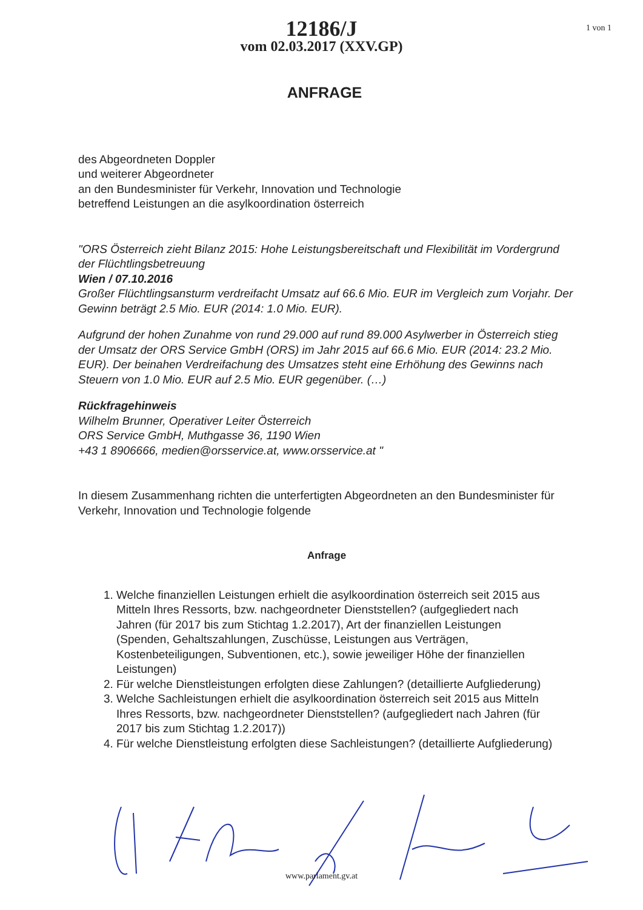1 von 1
12186/J
vom 02.03.2017 (XXV.GP)
ANFRAGE
des Abgeordneten Doppler
und weiterer Abgeordneter
an den Bundesminister für Verkehr, Innovation und Technologie
betreffend Leistungen an die asylkoordination österreich
"ORS Österreich zieht Bilanz 2015: Hohe Leistungsbereitschaft und Flexibilität im Vordergrund der Flüchtlingsbetreuung
Wien / 07.10.2016
Großer Flüchtlingsansturm verdreifacht Umsatz auf 66.6 Mio. EUR im Vergleich zum Vorjahr. Der Gewinn beträgt 2.5 Mio. EUR (2014: 1.0 Mio. EUR).
Aufgrund der hohen Zunahme von rund 29.000 auf rund 89.000 Asylwerber in Österreich stieg der Umsatz der ORS Service GmbH (ORS) im Jahr 2015 auf 66.6 Mio. EUR (2014: 23.2 Mio. EUR). Der beinahen Verdreifachung des Umsatzes steht eine Erhöhung des Gewinns nach Steuern von 1.0 Mio. EUR auf 2.5 Mio. EUR gegenüber. (…)
Rückfragehinweis
Wilhelm Brunner, Operativer Leiter Österreich
ORS Service GmbH, Muthgasse 36, 1190 Wien
+43 1 8906666, medien@orsservice.at, www.orsservice.at "
In diesem Zusammenhang richten die unterfertigten Abgeordneten an den Bundesminister für Verkehr, Innovation und Technologie folgende
Anfrage
1. Welche finanziellen Leistungen erhielt die asylkoordination österreich seit 2015 aus Mitteln Ihres Ressorts, bzw. nachgeordneter Dienststellen? (aufgegliedert nach Jahren (für 2017 bis zum Stichtag 1.2.2017), Art der finanziellen Leistungen (Spenden, Gehaltszahlungen, Zuschüsse, Leistungen aus Verträgen, Kostenbeteiligungen, Subventionen, etc.), sowie jeweiliger Höhe der finanziellen Leistungen)
2. Für welche Dienstleistungen erfolgten diese Zahlungen? (detaillierte Aufgliederung)
3. Welche Sachleistungen erhielt die asylkoordination österreich seit 2015 aus Mitteln Ihres Ressorts, bzw. nachgeordneter Dienststellen? (aufgegliedert nach Jahren (für 2017 bis zum Stichtag 1.2.2017))
4. Für welche Dienstleistung erfolgten diese Sachleistungen? (detaillierte Aufgliederung)
www.parlament.gv.at